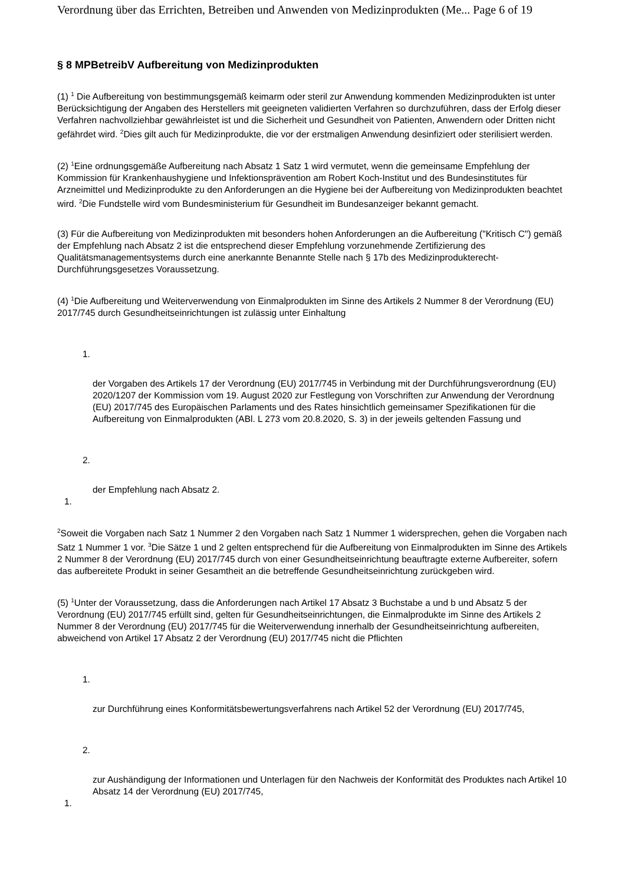Verordnung über das Errichten, Betreiben und Anwenden von Medizinprodukten (Me... Page 6 of 19
§ 8 MPBetreibV Aufbereitung von Medizinprodukten
(1) <sup>1</sup> Die Aufbereitung von bestimmungsgemäß keimarm oder steril zur Anwendung kommenden Medizinprodukten ist unter Berücksichtigung der Angaben des Herstellers mit geeigneten validierten Verfahren so durchzuführen, dass der Erfolg dieser Verfahren nachvollziehbar gewährleistet ist und die Sicherheit und Gesundheit von Patienten, Anwendern oder Dritten nicht gefährdet wird. <sup>2</sup>Dies gilt auch für Medizinprodukte, die vor der erstmaligen Anwendung desinfiziert oder sterilisiert werden.
(2) <sup>1</sup>Eine ordnungsgemäße Aufbereitung nach Absatz 1 Satz 1 wird vermutet, wenn die gemeinsame Empfehlung der Kommission für Krankenhaushygiene und Infektionsprävention am Robert Koch-Institut und des Bundesinstitutes für Arzneimittel und Medizinprodukte zu den Anforderungen an die Hygiene bei der Aufbereitung von Medizinprodukten beachtet wird. <sup>2</sup>Die Fundstelle wird vom Bundesministerium für Gesundheit im Bundesanzeiger bekannt gemacht.
(3) Für die Aufbereitung von Medizinprodukten mit besonders hohen Anforderungen an die Aufbereitung ("Kritisch C") gemäß der Empfehlung nach Absatz 2 ist die entsprechend dieser Empfehlung vorzunehmende Zertifizierung des Qualitätsmanagementsystems durch eine anerkannte Benannte Stelle nach § 17b des Medizinprodukterecht-Durchführungsgesetzes Voraussetzung.
(4) <sup>1</sup>Die Aufbereitung und Weiterverwendung von Einmalprodukten im Sinne des Artikels 2 Nummer 8 der Verordnung (EU) 2017/745 durch Gesundheitseinrichtungen ist zulässig unter Einhaltung
1.
der Vorgaben des Artikels 17 der Verordnung (EU) 2017/745 in Verbindung mit der Durchführungsverordnung (EU) 2020/1207 der Kommission vom 19. August 2020 zur Festlegung von Vorschriften zur Anwendung der Verordnung (EU) 2017/745 des Europäischen Parlaments und des Rates hinsichtlich gemeinsamer Spezifikationen für die Aufbereitung von Einmalprodukten (ABl. L 273 vom 20.8.2020, S. 3) in der jeweils geltenden Fassung und
2.
der Empfehlung nach Absatz 2.
1.
<sup>2</sup> Soweit die Vorgaben nach Satz 1 Nummer 2 den Vorgaben nach Satz 1 Nummer 1 widersprechen, gehen die Vorgaben nach Satz 1 Nummer 1 vor. <sup>3</sup>Die Sätze 1 und 2 gelten entsprechend für die Aufbereitung von Einmalprodukten im Sinne des Artikels 2 Nummer 8 der Verordnung (EU) 2017/745 durch von einer Gesundheitseinrichtung beauftragte externe Aufbereiter, sofern das aufbereitete Produkt in seiner Gesamtheit an die betreffende Gesundheitseinrichtung zurückgeben wird.
(5) <sup>1</sup>Unter der Voraussetzung, dass die Anforderungen nach Artikel 17 Absatz 3 Buchstabe a und b und Absatz 5 der Verordnung (EU) 2017/745 erfüllt sind, gelten für Gesundheitseinrichtungen, die Einmalprodukte im Sinne des Artikels 2 Nummer 8 der Verordnung (EU) 2017/745 für die Weiterverwendung innerhalb der Gesundheitseinrichtung aufbereiten, abweichend von Artikel 17 Absatz 2 der Verordnung (EU) 2017/745 nicht die Pflichten
1.
zur Durchführung eines Konformitätsbewertungsverfahrens nach Artikel 52 der Verordnung (EU) 2017/745,
2.
zur Aushändigung der Informationen und Unterlagen für den Nachweis der Konformität des Produktes nach Artikel 10 Absatz 14 der Verordnung (EU) 2017/745,
1.